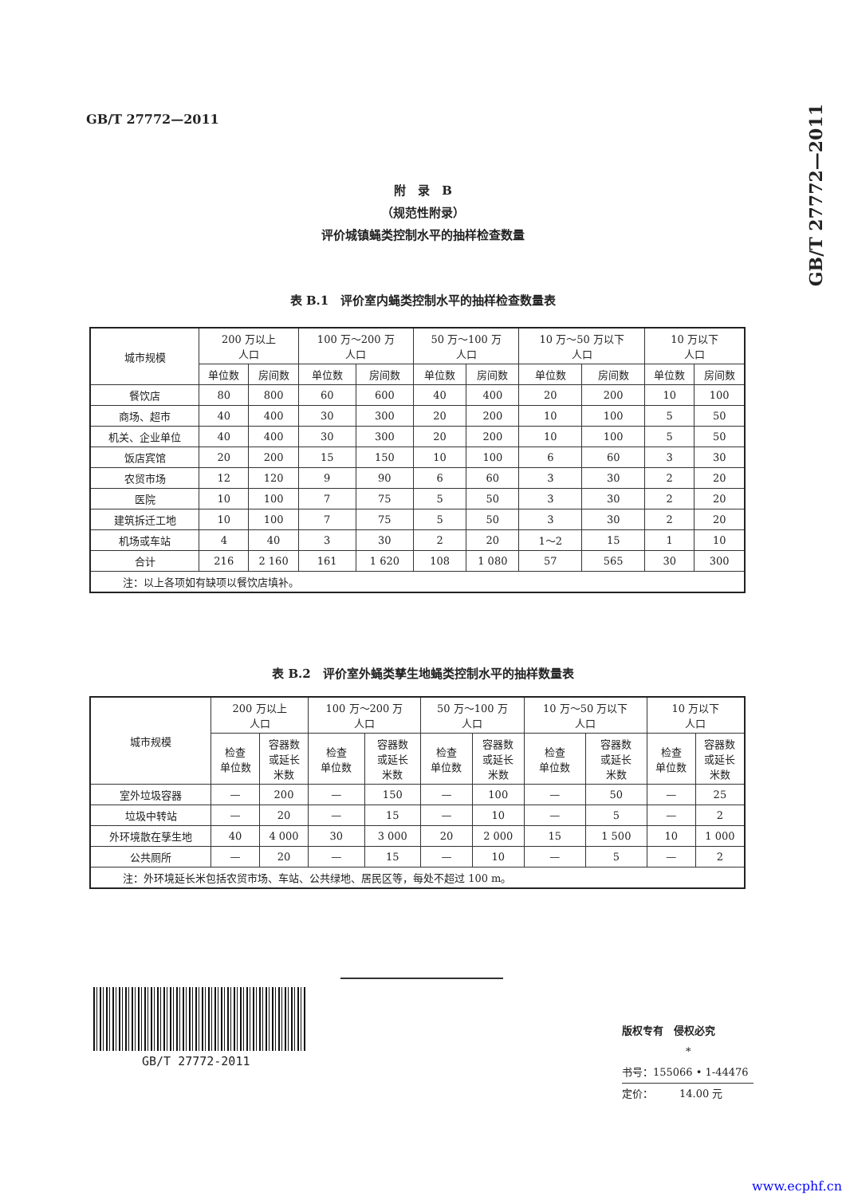GB/T 27772—2011
GB/T 27772—2011
附　录　B
（规范性附录）
评价城镇蝇类控制水平的抽样检查数量
表 B.1　评价室内蝇类控制水平的抽样检查数量表
| 城市规模 | 200 万以上 人口 | | 100 万～200 万 人口 | | 50 万～100 万 人口 | | 10 万～50 万以下 人口 | | 10 万以下 人口 | |
| --- | --- | --- | --- | --- | --- | --- | --- | --- | --- | --- |
| | 单位数 | 房间数 | 单位数 | 房间数 | 单位数 | 房间数 | 单位数 | 房间数 | 单位数 | 房间数 |
| 餐饮店 | 80 | 800 | 60 | 600 | 40 | 400 | 20 | 200 | 10 | 100 |
| 商场、超市 | 40 | 400 | 30 | 300 | 20 | 200 | 10 | 100 | 5 | 50 |
| 机关、企业单位 | 40 | 400 | 30 | 300 | 20 | 200 | 10 | 100 | 5 | 50 |
| 饭店宾馆 | 20 | 200 | 15 | 150 | 10 | 100 | 6 | 60 | 3 | 30 |
| 农贸市场 | 12 | 120 | 9 | 90 | 6 | 60 | 3 | 30 | 2 | 20 |
| 医院 | 10 | 100 | 7 | 75 | 5 | 50 | 3 | 30 | 2 | 20 |
| 建筑拆迁工地 | 10 | 100 | 7 | 75 | 5 | 50 | 3 | 30 | 2 | 20 |
| 机场或车站 | 4 | 40 | 3 | 30 | 2 | 20 | 1～2 | 15 | 1 | 10 |
| 合计 | 216 | 2 160 | 161 | 1 620 | 108 | 1 080 | 57 | 565 | 30 | 300 |
| 注：以上各项如有缺项以餐饮店填补。 | | | | | | | | | | |
表 B.2　评价室外蝇类孳生地蝇类控制水平的抽样数量表
| 城市规模 | 200 万以上 人口 | | 100 万～200 万 人口 | | 50 万～100 万 人口 | | 10 万～50 万以下 人口 | | 10 万以下 人口 | |
| --- | --- | --- | --- | --- | --- | --- | --- | --- | --- | --- |
| | 检查 单位数 | 容器数 或延长 米数 | 检查 单位数 | 容器数 或延长 米数 | 检查 单位数 | 容器数 或延长 米数 | 检查 单位数 | 容器数 或延长 米数 | 检查 单位数 | 容器数 或延长 米数 |
| 室外垃圾容器 | — | 200 | — | 150 | — | 100 | — | 50 | — | 25 |
| 垃圾中转站 | — | 20 | — | 15 | — | 10 | — | 5 | — | 2 |
| 外环境散在孳生地 | 40 | 4 000 | 30 | 3 000 | 20 | 2 000 | 15 | 1 500 | 10 | 1 000 |
| 公共厕所 | — | 20 | — | 15 | — | 10 | — | 5 | — | 2 |
| 注：外环境延长米包括农贸市场、车站、公共绿地、居民区等，每处不超过 100 m。 | | | | | | | | | | |
GB/T 27772-2011
版权专有　侵权必究
*
书号：155066 • 1-44476
定价：　　　14.00 元
www.ecphf.cn